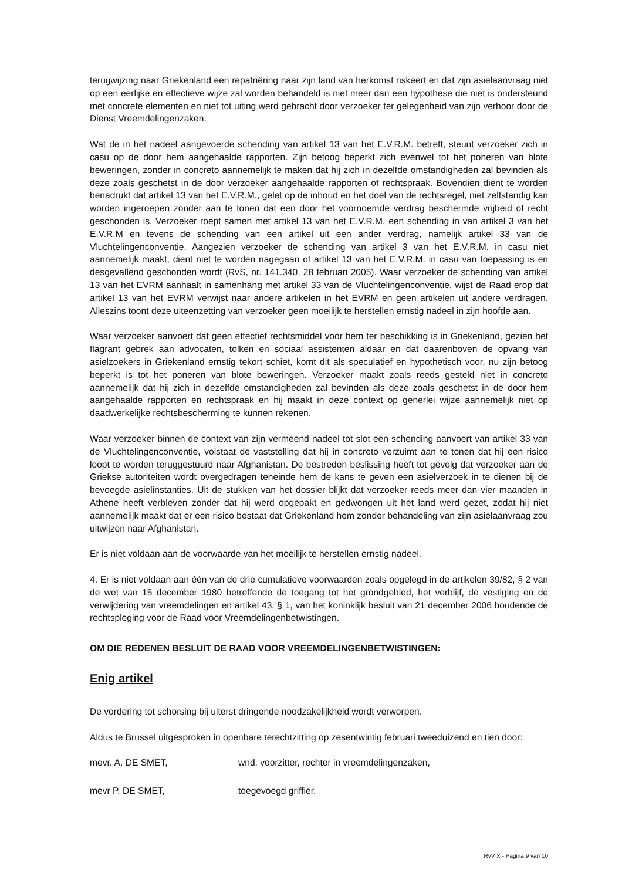terugwijzing naar Griekenland een repatriëring naar zijn land van herkomst riskeert en dat zijn asielaanvraag niet op een eerlijke en effectieve wijze zal worden behandeld is niet meer dan een hypothese die niet is ondersteund met concrete elementen en niet tot uiting werd gebracht door verzoeker ter gelegenheid van zijn verhoor door de Dienst Vreemdelingenzaken.
Wat de in het nadeel aangevoerde schending van artikel 13 van het E.V.R.M. betreft, steunt verzoeker zich in casu op de door hem aangehaalde rapporten. Zijn betoog beperkt zich evenwel tot het poneren van blote beweringen, zonder in concreto aannemelijk te maken dat hij zich in dezelfde omstandigheden zal bevinden als deze zoals geschetst in de door verzoeker aangehaalde rapporten of rechtspraak. Bovendien dient te worden benadrukt dat artikel 13 van het E.V.R.M., gelet op de inhoud en het doel van de rechtsregel, niet zelfstandig kan worden ingeroepen zonder aan te tonen dat een door het voornoemde verdrag beschermde vrijheid of recht geschonden is. Verzoeker roept samen met artikel 13 van het E.V.R.M. een schending in van artikel 3 van het E.V.R.M en tevens de schending van een artikel uit een ander verdrag, namelijk artikel 33 van de Vluchtelingenconventie. Aangezien verzoeker de schending van artikel 3 van het E.V.R.M. in casu niet aannemelijk maakt, dient niet te worden nagegaan of artikel 13 van het E.V.R.M. in casu van toepassing is en desgevallend geschonden wordt (RvS, nr. 141.340, 28 februari 2005). Waar verzoeker de schending van artikel 13 van het EVRM aanhaalt in samenhang met artikel 33 van de Vluchtelingenconventie, wijst de Raad erop dat artikel 13 van het EVRM verwijst naar andere artikelen in het EVRM en geen artikelen uit andere verdragen. Alleszins toont deze uiteenzetting van verzoeker geen moeilijk te herstellen ernstig nadeel in zijn hoofde aan.
Waar verzoeker aanvoert dat geen effectief rechtsmiddel voor hem ter beschikking is in Griekenland, gezien het flagrant gebrek aan advocaten, tolken en sociaal assistenten aldaar en dat daarenboven de opvang van asielzoekers in Griekenland ernstig tekort schiet, komt dit als speculatief en hypothetisch voor, nu zijn betoog beperkt is tot het poneren van blote beweringen. Verzoeker maakt zoals reeds gesteld niet in concreto aannemelijk dat hij zich in dezelfde omstandigheden zal bevinden als deze zoals geschetst in de door hem aangehaalde rapporten en rechtspraak en hij maakt in deze context op generlei wijze aannemelijk niet op daadwerkelijke rechtsbescherming te kunnen rekenen.
Waar verzoeker binnen de context van zijn vermeend nadeel tot slot een schending aanvoert van artikel 33 van de Vluchtelingenconventie, volstaat de vaststelling dat hij in concreto verzuimt aan te tonen dat hij een risico loopt te worden teruggestuurd naar Afghanistan. De bestreden beslissing heeft tot gevolg dat verzoeker aan de Griekse autoriteiten wordt overgedragen teneinde hem de kans te geven een asielverzoek in te dienen bij de bevoegde asielinstanties. Uit de stukken van het dossier blijkt dat verzoeker reeds meer dan vier maanden in Athene heeft verbleven zonder dat hij werd opgepakt en gedwongen uit het land werd gezet, zodat hij niet aannemelijk maakt dat er een risico bestaat dat Griekenland hem zonder behandeling van zijn asielaanvraag zou uitwijzen naar Afghanistan.
Er is niet voldaan aan de voorwaarde van het moeilijk te herstellen ernstig nadeel.
4. Er is niet voldaan aan één van de drie cumulatieve voorwaarden zoals opgelegd in de artikelen 39/82, § 2 van de wet van 15 december 1980 betreffende de toegang tot het grondgebied, het verblijf, de vestiging en de verwijdering van vreemdelingen en artikel 43, § 1, van het koninklijk besluit van 21 december 2006 houdende de rechtspleging voor de Raad voor Vreemdelingenbetwistingen.
OM DIE REDENEN BESLUIT DE RAAD VOOR VREEMDELINGENBETWISTINGEN:
Enig artikel
De vordering tot schorsing bij uiterst dringende noodzakelijkheid wordt verworpen.
Aldus te Brussel uitgesproken in openbare terechtzitting op zesentwintig februari tweeduizend en tien door:
mevr. A. DE SMET, wnd. voorzitter, rechter in vreemdelingenzaken,
mevr P. DE SMET, toegevoegd griffier.
RvV X - Pagina 9 van 10